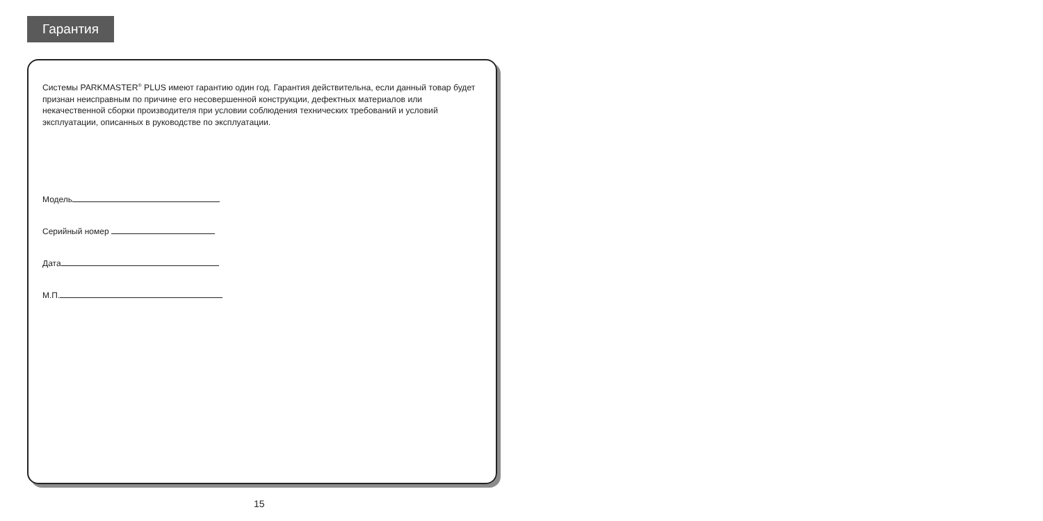Гарантия
Системы PARKMASTER<sup>®</sup> PLUS имеют гарантию один год. Гарантия действительна, если данный товар будет признан неисправным по причине его несовершенной конструкции, дефектных материалов или некачественной сборки производителя при условии соблюдения технических требований и условий эксплуатации, описанных в руководстве по эксплуатации.
Модель
Серийный номер
Дата
М.П.
15